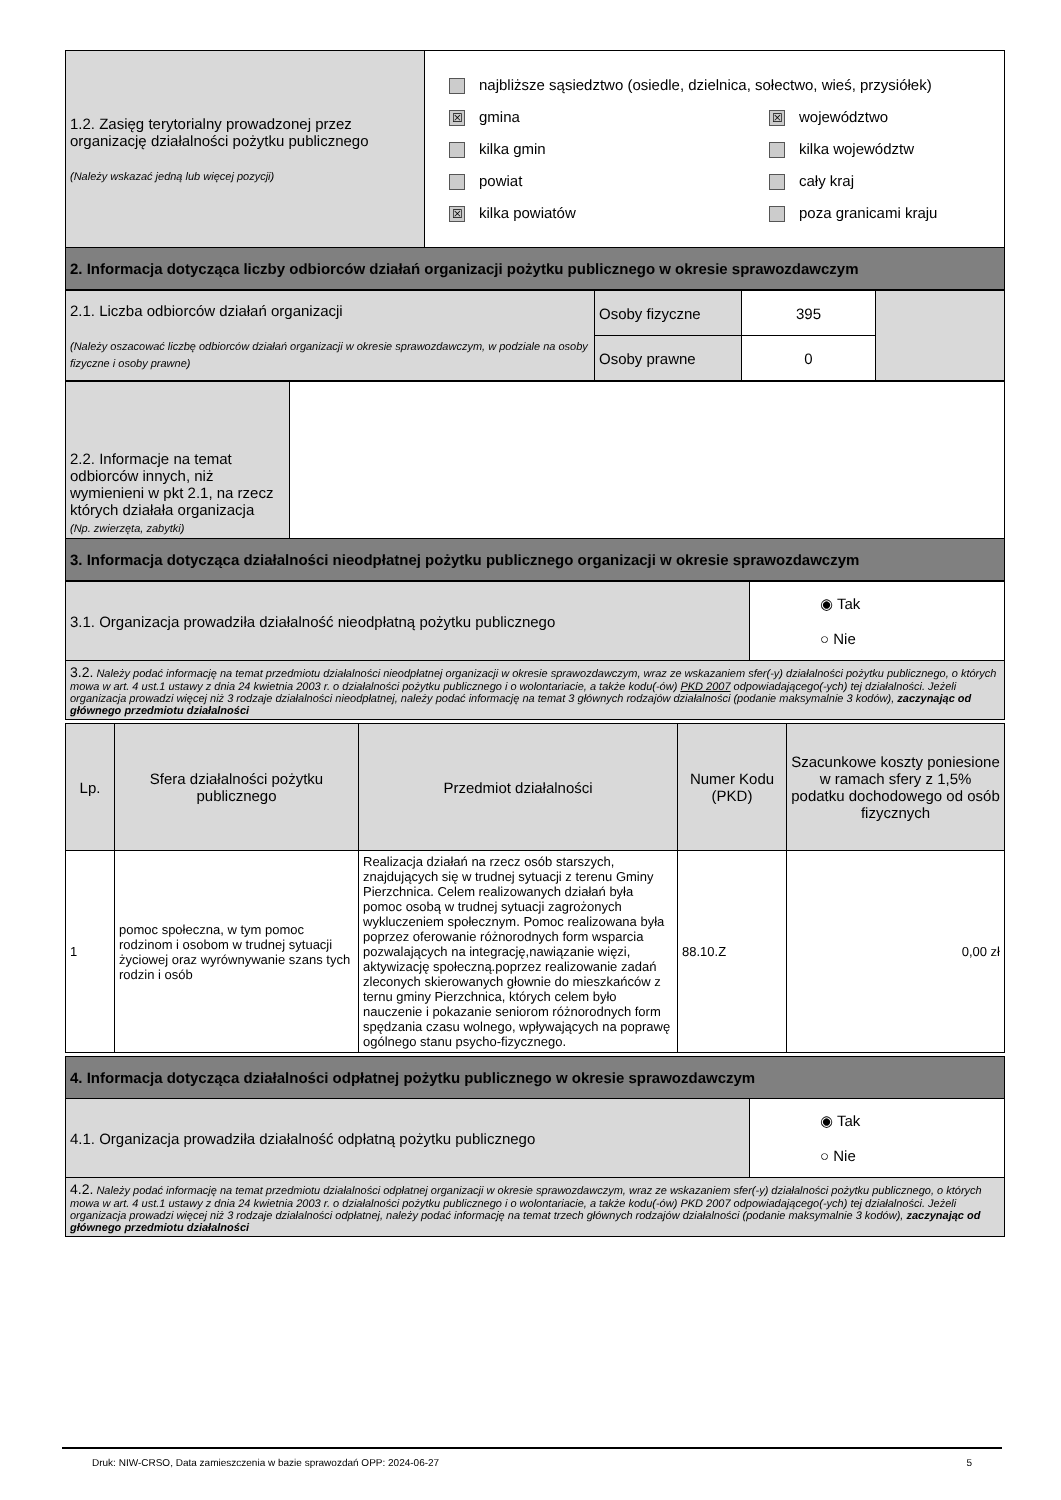| 1.2. Zasięg terytorialny prowadzonej przez organizację działalności pożytku publicznego (Należy wskazać jedną lub więcej pozycji) | najbliższe sąsiedztwo (osiedle, dzielnica, sołectwo, wieś, przysiółek) ☒ gmina kilka gmin powiat ☒ kilka powiatów ☒ województwo kilka województw cały kraj poza granicami kraju |
| 2. Informacja dotycząca liczby odbiorców działań organizacji pożytku publicznego w okresie sprawozdawczym | |
| 2.1. Liczba odbiorców działań organizacji (Należy oszacować liczbę odbiorców działań organizacji w okresie sprawozdawczym, w podziale na osoby fizyczne i osoby prawne) | Osoby fizyczne | 395 | |
| | Osoby prawne | 0 | |
| 2.2. Informacje na temat odbiorców innych, niż wymienieni w pkt 2.1, na rzecz których działała organizacja (Np. zwierzęta, zabytki) | |
| 3. Informacja dotycząca działalności nieodpłatnej pożytku publicznego organizacji w okresie sprawozdawczym | |
| 3.1. Organizacja prowadziła działalność nieodpłatną pożytku publicznego | ◉ Tak ○ Nie |
| 3.2. Należy podać informację na temat przedmiotu działalności nieodpłatnej organizacji w okresie sprawozdawczym, wraz ze wskazaniem sfer(-y) działalności pożytku publicznego, o których mowa w art. 4 ust.1 ustawy z dnia 24 kwietnia 2003 r. o działalności pożytku publicznego i o wolontariacie, a także kodu(-ów) PKD 2007 odpowiadającego(-ych) tej działalności. Jeżeli organizacja prowadzi więcej niż 3 rodzaje działalności nieodpłatnej, należy podać informację na temat 3 głównych rodzajów działalności (podanie maksymalnie 3 kodów), zaczynając od głównego przedmiotu działalności | |
| Lp. | Sfera działalności pożytku publicznego | Przedmiot działalności | Numer Kodu (PKD) | Szacunkowe koszty poniesione w ramach sfery z 1,5% podatku dochodowego od osób fizycznych |
| --- | --- | --- | --- | --- |
| 1 | pomoc społeczna, w tym pomoc rodzinom i osobom w trudnej sytuacji życiowej oraz wyrównywanie szans tych rodzin i osób | Realizacja działań na rzecz osób starszych, znajdujących się w trudnej sytuacji z terenu Gminy Pierzchnica. Celem realizowanych działań była pomoc osobą w trudnej sytuacji zagrożonych wykluczeniem społecznym. Pomoc realizowana była poprzez oferowanie różnorodnych form wsparcia pozwalających na integrację,nawiązanie więzi, aktywizację społeczną.poprzez realizowanie zadań zleconych skierowanych głownie do mieszkańców z ternu gminy Pierzchnica, których celem było nauczenie i pokazanie seniorom różnorodnych form spędzania czasu wolnego, wpływających na poprawę ogólnego stanu psycho-fizycznego. | 88.10.Z | 0,00 zł |
| 4. Informacja dotycząca działalności odpłatnej pożytku publicznego w okresie sprawozdawczym | |
| 4.1. Organizacja prowadziła działalność odpłatną pożytku publicznego | ◉ Tak ○ Nie |
| 4.2. Należy podać informację na temat przedmiotu działalności odpłatnej organizacji w okresie sprawozdawczym, wraz ze wskazaniem sfer(-y) działalności pożytku publicznego, o których mowa w art. 4 ust.1 ustawy z dnia 24 kwietnia 2003 r. o działalności pożytku publicznego i o wolontariacie, a także kodu(-ów) PKD 2007 odpowiadającego(-ych) tej działalności. Jeżeli organizacja prowadzi więcej niż 3 rodzaje działalności odpłatnej, należy podać informację na temat trzech głównych rodzajów działalności (podanie maksymalnie 3 kodów), zaczynając od głównego przedmiotu działalności | |
Druk: NIW-CRSO, Data zamieszczenia w bazie sprawozdań OPP: 2024-06-27 5